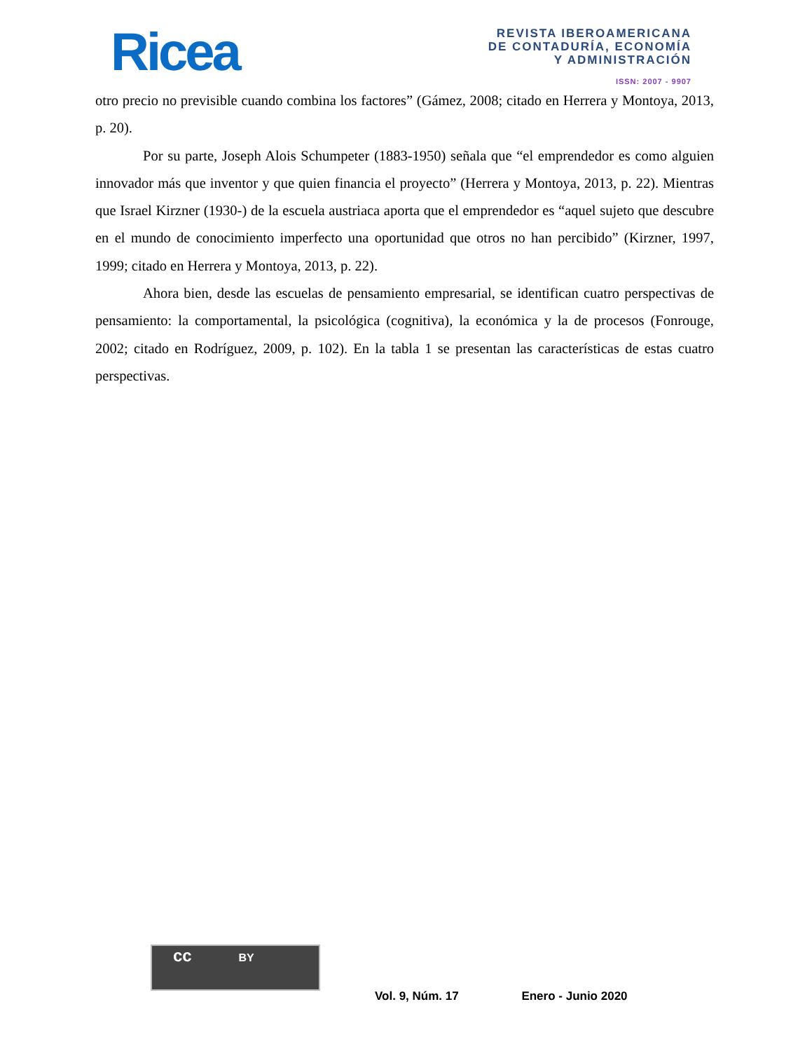Ricea
REVISTA IBEROAMERICANA
DE CONTADURÍA, ECONOMÍA
Y ADMINISTRACIÓN
ISSN: 2007 - 9907
otro precio no previsible cuando combina los factores” (Gámez, 2008; citado en Herrera y Montoya, 2013, p. 20).
Por su parte, Joseph Alois Schumpeter (1883-1950) señala que “el emprendedor es como alguien innovador más que inventor y que quien financia el proyecto” (Herrera y Montoya, 2013, p. 22). Mientras que Israel Kirzner (1930-) de la escuela austriaca aporta que el emprendedor es “aquel sujeto que descubre en el mundo de conocimiento imperfecto una oportunidad que otros no han percibido” (Kirzner, 1997, 1999; citado en Herrera y Montoya, 2013, p. 22).
Ahora bien, desde las escuelas de pensamiento empresarial, se identifican cuatro perspectivas de pensamiento: la comportamental, la psicológica (cognitiva), la económica y la de procesos (Fonrouge, 2002; citado en Rodríguez, 2009, p. 102). En la tabla 1 se presentan las características de estas cuatro perspectivas.
cc BY
Vol. 9, Núm. 17 Enero - Junio 2020